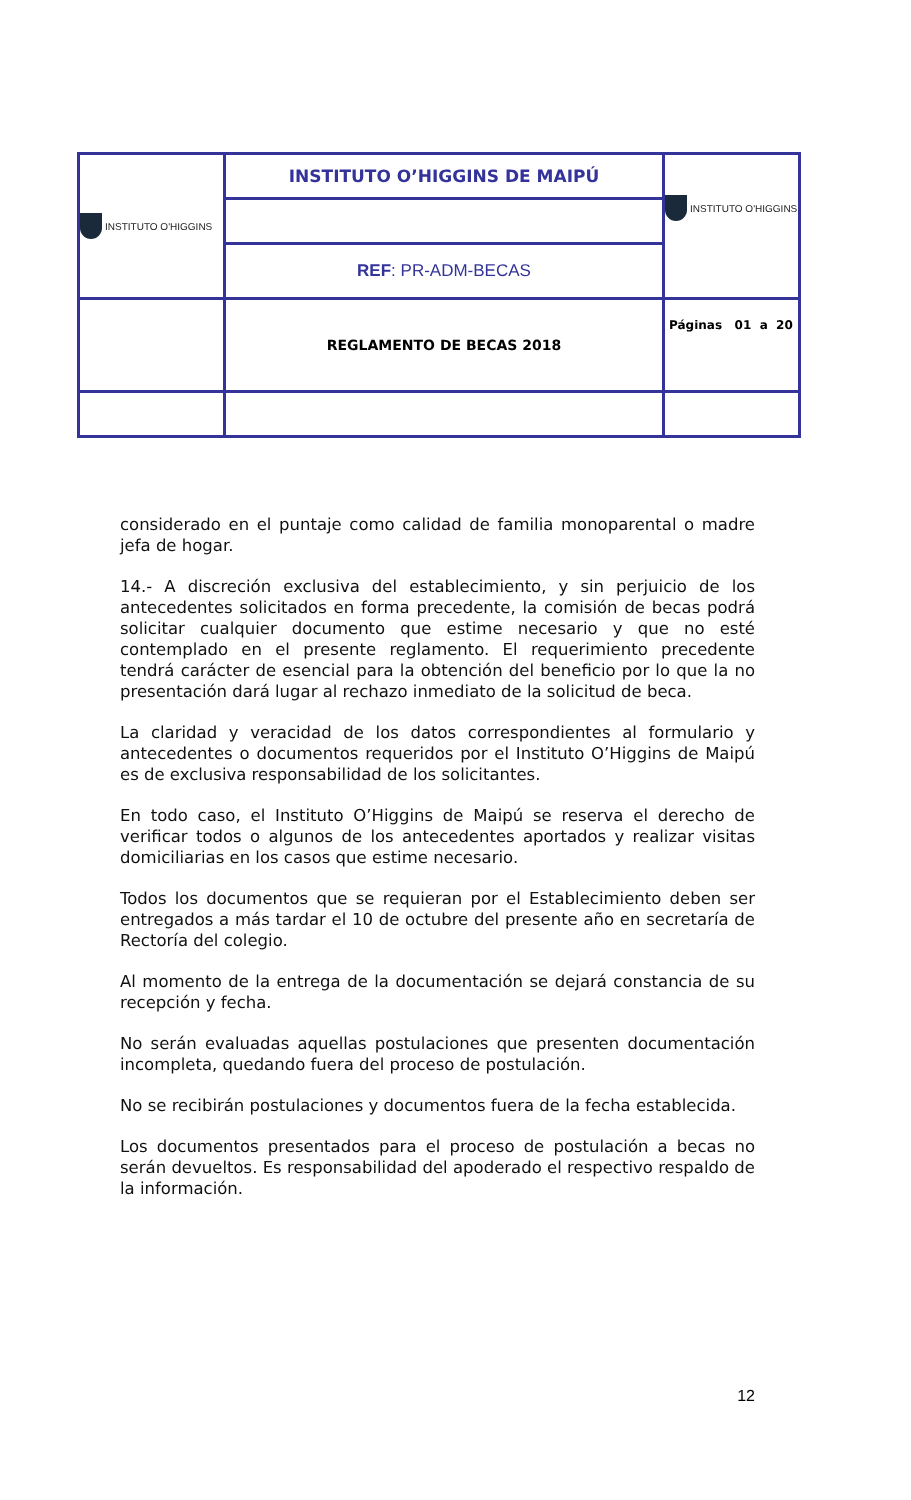| INSTITUTO O'HIGGINS | INSTITUTO O’HIGGINS DE MAIPÚ | INSTITUTO O'HIGGINS |
| | REF : PR-ADM-BECAS | |
| | REGLAMENTO DE BECAS 2018 | Páginas 01 a 20 |
considerado en el puntaje como calidad de familia monoparental o madre jefa de hogar.
14.- A discreción exclusiva del establecimiento, y sin perjuicio de los antecedentes solicitados en forma precedente, la comisión de becas podrá solicitar cualquier documento que estime necesario y que no esté contemplado en el presente reglamento. El requerimiento precedente tendrá carácter de esencial para la obtención del beneficio por lo que la no presentación dará lugar al rechazo inmediato de la solicitud de beca.
La claridad y veracidad de los datos correspondientes al formulario y antecedentes o documentos requeridos por el Instituto O’Higgins de Maipú es de exclusiva responsabilidad de los solicitantes.
En todo caso, el Instituto O’Higgins de Maipú se reserva el derecho de verificar todos o algunos de los antecedentes aportados y realizar visitas domiciliarias en los casos que estime necesario.
Todos los documentos que se requieran por el Establecimiento deben ser entregados a más tardar el 10 de octubre del presente año en secretaría de Rectoría del colegio.
Al momento de la entrega de la documentación se dejará constancia de su recepción y fecha.
No serán evaluadas aquellas postulaciones que presenten documentación incompleta, quedando fuera del proceso de postulación.
No se recibirán postulaciones y documentos fuera de la fecha establecida.
Los documentos presentados para el proceso de postulación a becas no serán devueltos. Es responsabilidad del apoderado el respectivo respaldo de la información.
12